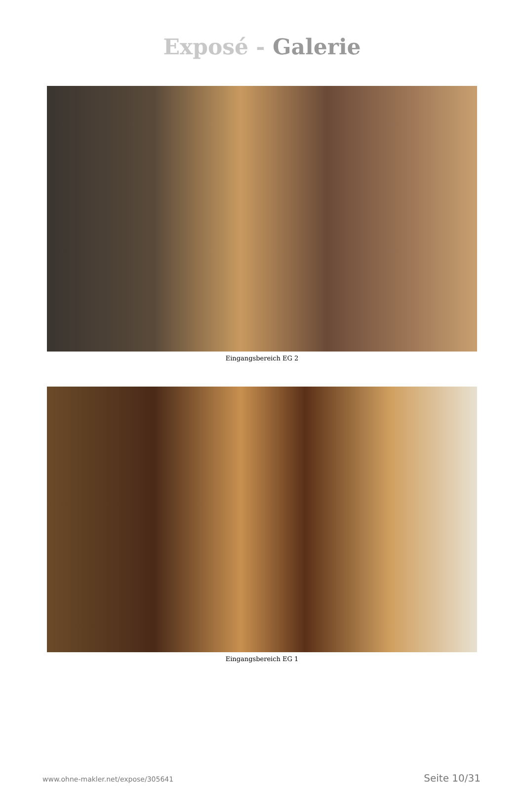Exposé - Galerie
Eingangsbereich EG 2
Eingangsbereich EG 1
www.ohne-makler.net/expose/305641 Seite 10/31